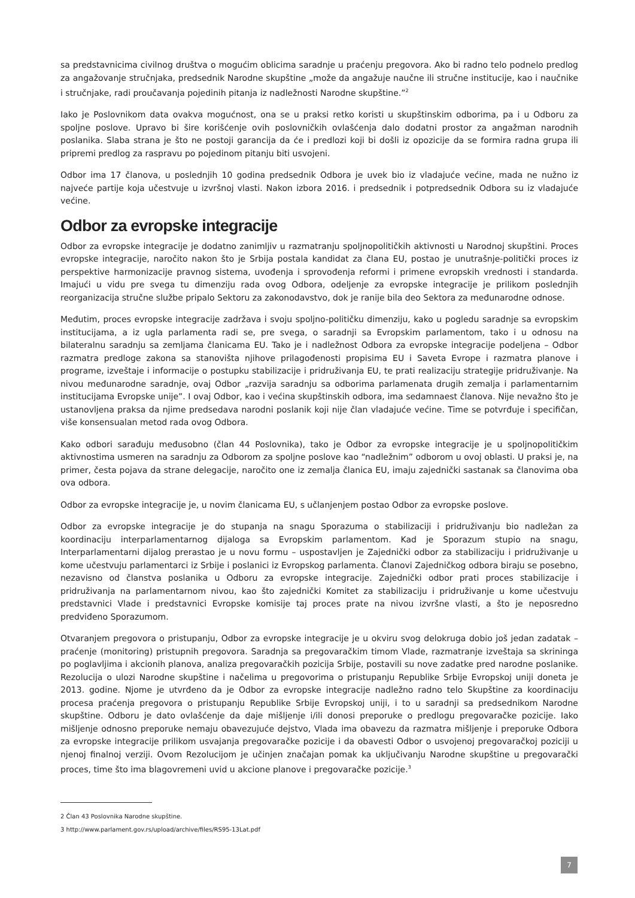sa predstavnicima civilnog društva o mogućim oblicima saradnje u praćenju pregovora. Ako bi radno telo podnelo predlog za angažovanje stručnjaka, predsednik Narodne skupštine „može da angažuje naučne ili stručne institucije, kao i naučnike i stručnjake, radi proučavanja pojedinih pitanja iz nadležnosti Narodne skupštine.”<sup>2</sup>
Iako je Poslovnikom data ovakva mogućnost, ona se u praksi retko koristi u skupštinskim odborima, pa i u Odboru za spoljne poslove. Upravo bi šire korišćenje ovih poslovničkih ovlašćenja dalo dodatni prostor za angažman narodnih poslanika. Slaba strana je što ne postoji garancija da će i predlozi koji bi došli iz opozicije da se formira radna grupa ili pripremi predlog za raspravu po pojedinom pitanju biti usvojeni.
Odbor ima 17 članova, u poslednjih 10 godina predsednik Odbora je uvek bio iz vladajuće većine, mada ne nužno iz najveće partije koja učestvuje u izvršnoj vlasti. Nakon izbora 2016. i predsednik i potpredsednik Odbora su iz vladajuće većine.
Odbor za evropske integracije
Odbor za evropske integracije je dodatno zanimljiv u razmatranju spoljnopolitičkih aktivnosti u Narodnoj skupštini. Proces evropske integracije, naročito nakon što je Srbija postala kandidat za člana EU, postao je unutrašnje-politički proces iz perspektive harmonizacije pravnog sistema, uvođenja i sprovođenja reformi i primene evropskih vrednosti i standarda. Imajući u vidu pre svega tu dimenziju rada ovog Odbora, odeljenje za evropske integracije je prilikom poslednjih reorganizacija stručne službe pripalo Sektoru za zakonodavstvo, dok je ranije bila deo Sektora za međunarodne odnose.
Međutim, proces evropske integracije zadržava i svoju spoljno-političku dimenziju, kako u pogledu saradnje sa evropskim institucijama, a iz ugla parlamenta radi se, pre svega, o saradnji sa Evropskim parlamentom, tako i u odnosu na bilateralnu saradnju sa zemljama članicama EU. Tako je i nadležnost Odbora za evropske integracije podeljena – Odbor razmatra predloge zakona sa stanovišta njihove prilagođenosti propisima EU i Saveta Evrope i razmatra planove i programe, izveštaje i informacije o postupku stabilizacije i pridruživanja EU, te prati realizaciju strategije pridruživanje. Na nivou međunarodne saradnje, ovaj Odbor „razvija saradnju sa odborima parlamenata drugih zemalja i parlamentarnim institucijama Evropske unije”. I ovaj Odbor, kao i većina skupštinskih odbora, ima sedamnaest članova. Nije nevažno što je ustanovljena praksa da njime predsedava narodni poslanik koji nije član vladajuće većine. Time se potvrđuje i specifičan, više konsensualan metod rada ovog Odbora.
Kako odbori sarađuju međusobno (član 44 Poslovnika), tako je Odbor za evropske integracije je u spoljnopolitičkim aktivnostima usmeren na saradnju za Odborom za spoljne poslove kao “nadležnim” odborom u ovoj oblasti. U praksi je, na primer, česta pojava da strane delegacije, naročito one iz zemalja članica EU, imaju zajednički sastanak sa članovima oba ova odbora.
Odbor za evropske integracije je, u novim članicama EU, s učlanjenjem postao Odbor za evropske poslove.
Odbor za evropske integracije je do stupanja na snagu Sporazuma o stabilizaciji i pridruživanju bio nadležan za koordinaciju interparlamentarnog dijaloga sa Evropskim parlamentom. Kad je Sporazum stupio na snagu, Interparlamentarni dijalog prerastao je u novu formu – uspostavljen je Zajednički odbor za stabilizaciju i pridruživanje u kome učestvuju parlamentarci iz Srbije i poslanici iz Evropskog parlamenta. Članovi Zajedničkog odbora biraju se posebno, nezavisno od članstva poslanika u Odboru za evropske integracije. Zajednički odbor prati proces stabilizacije i pridruživanja na parlamentarnom nivou, kao što zajednički Komitet za stabilizaciju i pridruživanje u kome učestvuju predstavnici Vlade i predstavnici Evropske komisije taj proces prate na nivou izvršne vlasti, a što je neposredno predviđeno Sporazumom.
Otvaranjem pregovora o pristupanju, Odbor za evropske integracije je u okviru svog delokruga dobio još jedan zadatak – praćenje (monitoring) pristupnih pregovora. Saradnja sa pregovaračkim timom Vlade, razmatranje izveštaja sa skrininga po poglavljima i akcionih planova, analiza pregovaračkih pozicija Srbije, postavili su nove zadatke pred narodne poslanike. Rezolucija o ulozi Narodne skupštine i načelima u pregovorima o pristupanju Republike Srbije Evropskoj uniji doneta je 2013. godine. Njome je utvrđeno da je Odbor za evropske integracije nadležno radno telo Skupštine za koordinaciju procesa praćenja pregovora o pristupanju Republike Srbije Evropskoj uniji, i to u saradnji sa predsednikom Narodne skupštine. Odboru je dato ovlašćenje da daje mišljenje i/ili donosi preporuke o predlogu pregovaračke pozicije. Iako mišljenje odnosno preporuke nemaju obavezujuće dejstvo, Vlada ima obavezu da razmatra mišljenje i preporuke Odbora za evropske integracije prilikom usvajanja pregovaračke pozicije i da obavesti Odbor o usvojenoj pregovaračkoj poziciji u njenoj finalnoj verziji. Ovom Rezolucijom je učinjen značajan pomak ka uključivanju Narodne skupštine u pregovarački proces, time što ima blagovremeni uvid u akcione planove i pregovaračke pozicije.<sup>3</sup>
2 Član 43 Poslovnika Narodne skupštine.
3 http://www.parlament.gov.rs/upload/archive/files/RS95-13Lat.pdf
7